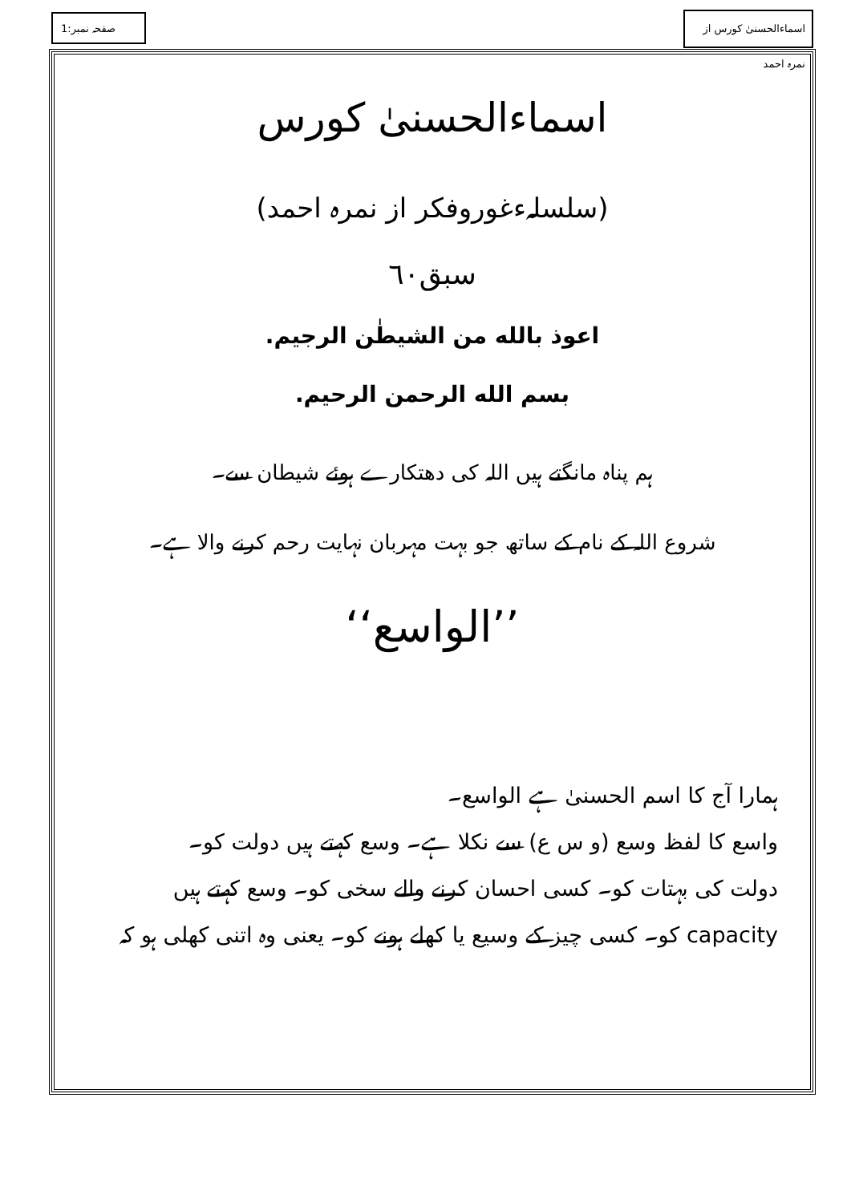صفحہ نمبر:1
اسماءالحسنیٰ کورس از نمرہ احمد
اسماءالحسنیٰ کورس
(سلسلہءغوروفکر از نمرہ احمد)
سبق٦٠
اعوذ بالله من الشيطٰن الرجيم.
بسم الله الرحمن الرحيم.
ہم پناہ مانگتے ہیں اللہ کی دھتکارے ہوئے شیطان سے۔
شروع اللہ کے نام کے ساتھ جو بہت مہربان نہایت رحم کرنے والا ہے۔
’’الواسع‘‘
ہمارا آج کا اسم الحسنیٰ ہے الواسع۔
واسع کا لفظ وسع (و س ع) سے نکلا ہے۔ وسع کہتے ہیں دولت کو۔
دولت کی بہتات کو۔ کسی احسان کرنے والے سخی کو۔ وسع کہتے ہیں
capacity کو۔ کسی چیز کے وسیع یا کھلے ہونے کو۔ یعنی وہ اتنی کھلی ہو کہ